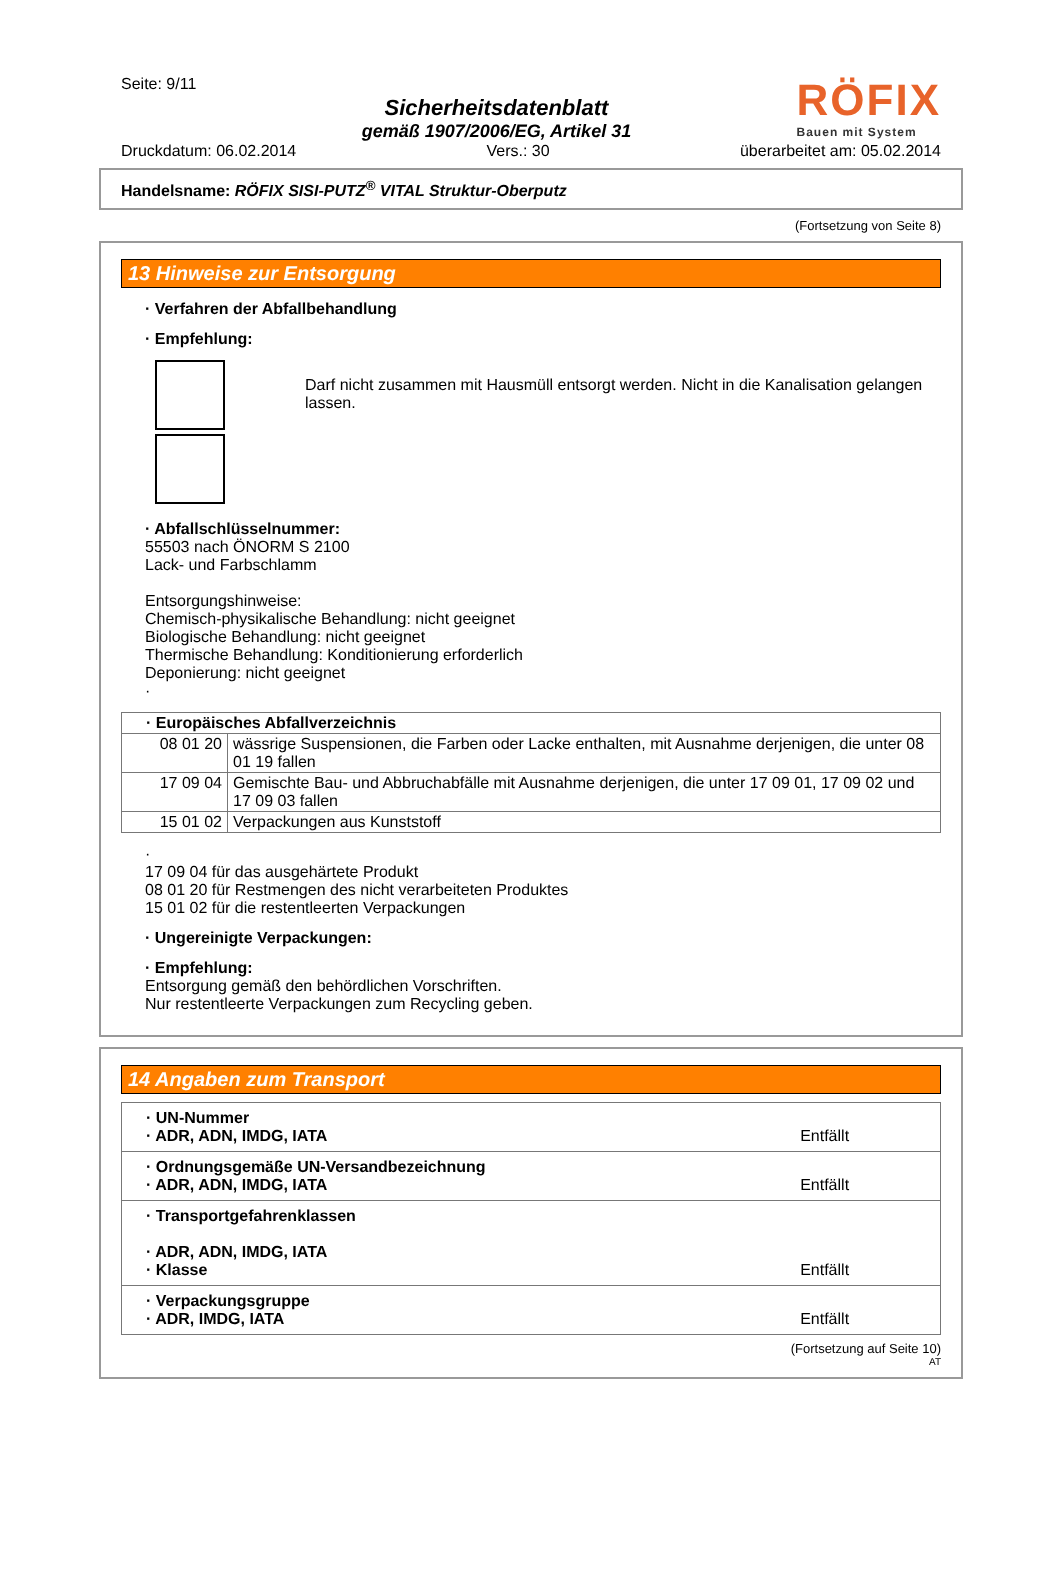Seite: 9/11
Sicherheitsdatenblatt
gemäß 1907/2006/EG, Artikel 31
RÖFIX
Bauen mit System
Druckdatum: 06.02.2014 Vers.: 30 überarbeitet am: 05.02.2014
Handelsname: RÖFIX SISI-PUTZ<sup>®</sup> VITAL Struktur-Oberputz
(Fortsetzung von Seite 8)
13 Hinweise zur Entsorgung
· Verfahren der Abfallbehandlung
· Empfehlung:
Darf nicht zusammen mit Hausmüll entsorgt werden. Nicht in die Kanalisation gelangen lassen.
· Abfallschlüsselnummer:
55503 nach ÖNORM S 2100
Lack- und Farbschlamm
Entsorgungshinweise:
Chemisch-physikalische Behandlung: nicht geeignet
Biologische Behandlung: nicht geeignet
Thermische Behandlung: Konditionierung erforderlich
Deponierung: nicht geeignet
·
| · Europäisches Abfallverzeichnis | |
| 08 01 20 | wässrige Suspensionen, die Farben oder Lacke enthalten, mit Ausnahme derjenigen, die unter 08 01 19 fallen |
| 17 09 04 | Gemischte Bau- und Abbruchabfälle mit Ausnahme derjenigen, die unter 17 09 01, 17 09 02 und 17 09 03 fallen |
| 15 01 02 | Verpackungen aus Kunststoff |
·
17 09 04 für das ausgehärtete Produkt
08 01 20 für Restmengen des nicht verarbeiteten Produktes
15 01 02 für die restentleerten Verpackungen
· Ungereinigte Verpackungen:
· Empfehlung:
Entsorgung gemäß den behördlichen Vorschriften.
Nur restentleerte Verpackungen zum Recycling geben.
14 Angaben zum Transport
| · UN-Nummer · ADR, ADN, IMDG, IATA | Entfällt |
| · Ordnungsgemäße UN-Versandbezeichnung · ADR, ADN, IMDG, IATA | Entfällt |
| · Transportgefahrenklassen · ADR, ADN, IMDG, IATA · Klasse | Entfällt |
| · Verpackungsgruppe · ADR, IMDG, IATA | Entfällt |
(Fortsetzung auf Seite 10)
AT